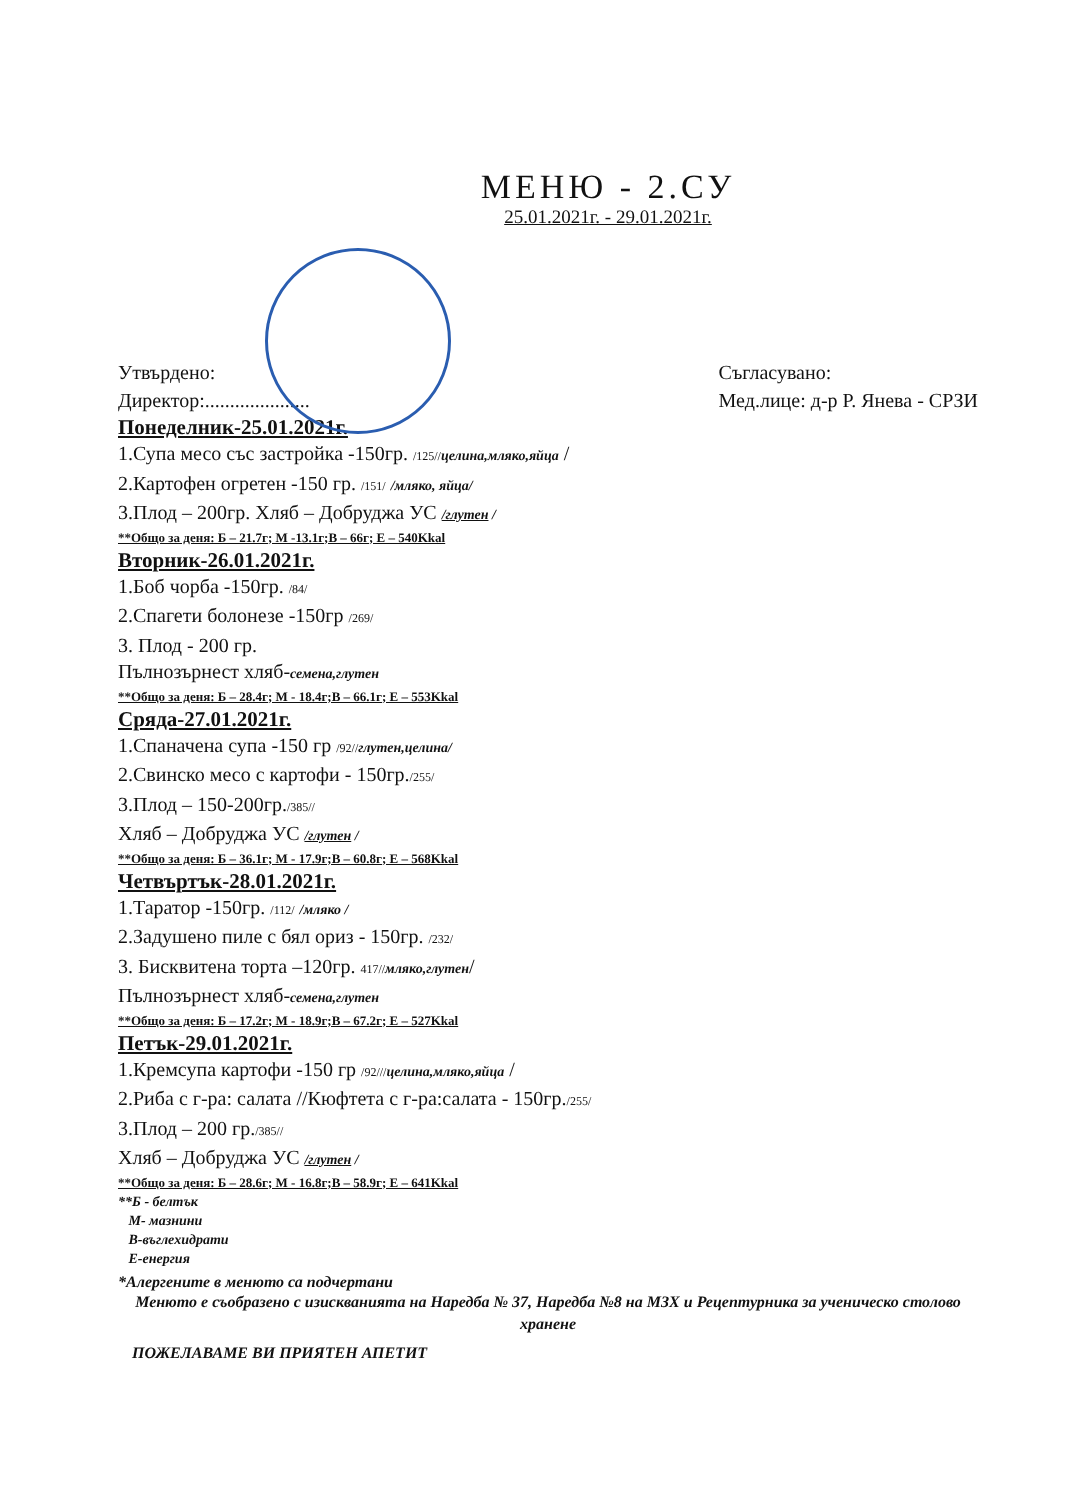МЕНЮ - 2.СУ
25.01.2021г. - 29.01.2021г.
Утвърдено:
Директор:.....................
Съгласувано:
Мед.лице: д-р Р. Янева - СРЗИ
Понеделник-25.01.2021г.
1.Супа месо със застройка -150гр. /125//целина,мляко,яйца /
2.Картофен огретен -150 гр. /151/ /мляко, яйца/
3.Плод – 200гр. Хляб – Добруджа УС /глутен /
**Общо за деня: Б – 21.7г; М -13.1г;В – 66г; Е – 540Kkal
Вторник-26.01.2021г.
1.Боб чорба -150гр. /84/
2.Спагети болонезе -150гр /269/
3. Плод - 200 гр.
Пълнозърнест хляб-семена,глутен
**Общо за деня: Б – 28.4г; М - 18.4г;В – 66.1г; Е – 553Kkal
Сряда-27.01.2021г.
1.Спаначена супа -150 гр /92//глутен,целина/
2.Свинско месо с картофи - 150гр./255/
3.Плод – 150-200гр./385//
Хляб – Добруджа УС /глутен /
**Общо за деня: Б – 36.1г; М - 17.9г;В – 60.8г; Е – 568Kkal
Четвъртък-28.01.2021г.
1.Таратор -150гр. /112/ /мляко /
2.Задушено пиле с бял ориз - 150гр. /232/
3. Бисквитена торта –120гр. 417//мляко,глутен/
Пълнозърнест хляб-семена,глутен
**Общо за деня: Б – 17.2г; М - 18.9г;В – 67.2г; Е – 527Kkal
Петък-29.01.2021г.
1.Кремсупа картофи -150 гр /92///целина,мляко,яйца /
2.Риба с г-ра: салата //Кюфтета с г-ра:салата - 150гр./255/
3.Плод – 200 гр./385//
Хляб – Добруджа УС /глутен /
**Общо за деня: Б – 28.6г; М - 16.8г;В – 58.9г; Е – 641Kkal
**Б - белтък
М- мазнини
В-въглехидрати
Е-енергия
*Алергените в менюто са подчертани
Менюто е съобразено с изискванията на Наредба № 37, Наредба №8 на МЗХ и Рецептурника за ученическо столово хранене
ПОЖЕЛАВАМЕ ВИ ПРИЯТЕН АПЕТИТ